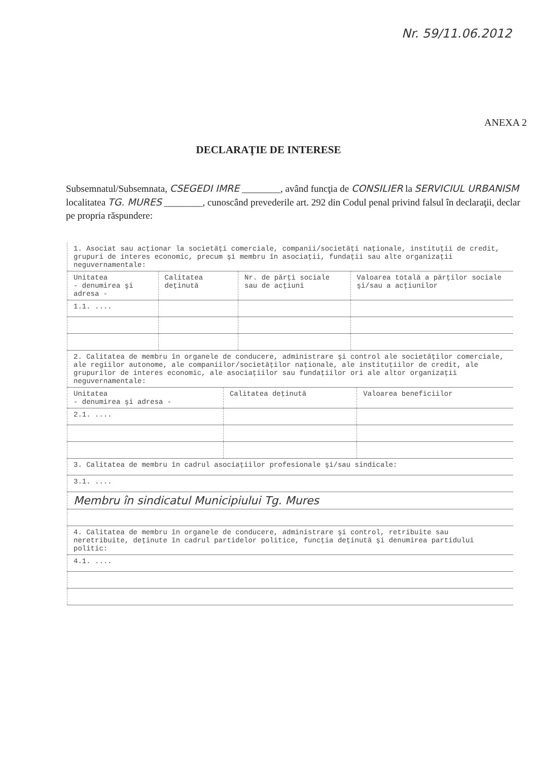Nr. 59/11.06.2012
ANEXA 2
DECLARAŢIE DE INTERESE
Subsemnatul/Subsemnata, CSEGEDI IMRE ________, având funcţia de CONSILIER la SERVICIUL URBANISM localitatea TG. MURES ________, cunoscând prevederile art. 292 din Codul penal privind falsul în declaraţii, declar pe propria răspundere:
| 1. Asociat sau acţionar la societăţi comerciale, companii/societăţi naţionale, instituţii de credit, grupuri de interes economic, precum şi membru în asociaţii, fundaţii sau alte organizaţii neguvernamentale: | | | |
| Unitatea - denumirea şi adresa - | Calitatea deţinută | Nr. de părţi sociale sau de acţiuni | Valoarea totală a părţilor sociale şi/sau a acţiunilor |
| 1.1. .... | | | |
| 2. Calitatea de membru în organele de conducere, administrare şi control ale societăţilor comerciale, ale regiilor autonome, ale companiilor/societăţilor naţionale, ale instituţiilor de credit, ale grupurilor de interes economic, ale asociaţiilor sau fundaţiilor ori ale altor organizaţii neguvernamentale: | | |
| Unitatea - denumirea şi adresa - | Calitatea deţinută | Valoarea beneficiilor |
| 2.1. .... | | |
| 3. Calitatea de membru în cadrul asociaţiilor profesionale şi/sau sindicale: |
| 3.1. .... |
| Membru în sindicatul Municipiului Tg. Mures |
| 4. Calitatea de membru în organele de conducere, administrare şi control, retribuite sau neretribuite, deţinute în cadrul partidelor politice, funcţia deţinută şi denumirea partidului politic: |
| 4.1. .... |